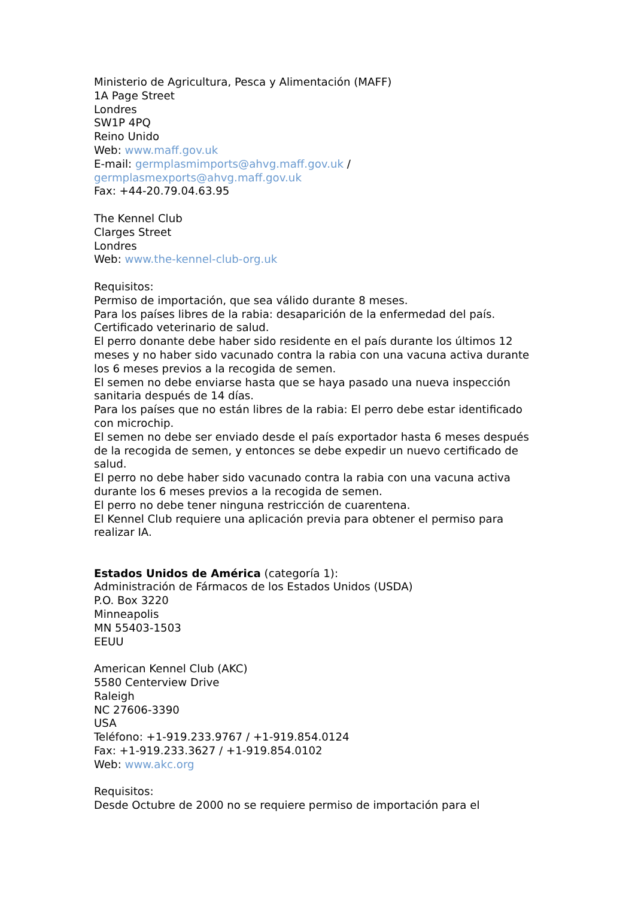Ministerio de Agricultura, Pesca y Alimentación (MAFF)
1A Page Street
Londres
SW1P 4PQ
Reino Unido
Web: www.maff.gov.uk
E-mail: germplasmimports@ahvg.maff.gov.uk /
germplasmexports@ahvg.maff.gov.uk
Fax: +44-20.79.04.63.95
The Kennel Club
Clarges Street
Londres
Web: www.the-kennel-club-org.uk
Requisitos:
Permiso de importación, que sea válido durante 8 meses.
Para los países libres de la rabia: desaparición de la enfermedad del país.
Certificado veterinario de salud.
El perro donante debe haber sido residente en el país durante los últimos 12 meses y no haber sido vacunado contra la rabia con una vacuna activa durante los 6 meses previos a la recogida de semen.
El semen no debe enviarse hasta que se haya pasado una nueva inspección sanitaria después de 14 días.
Para los países que no están libres de la rabia: El perro debe estar identificado con microchip.
El semen no debe ser enviado desde el país exportador hasta 6 meses después de la recogida de semen, y entonces se debe expedir un nuevo certificado de salud.
El perro no debe haber sido vacunado contra la rabia con una vacuna activa durante los 6 meses previos a la recogida de semen.
El perro no debe tener ninguna restricción de cuarentena.
El Kennel Club requiere una aplicación previa para obtener el permiso para realizar IA.
Estados Unidos de América (categoría 1):
Administración de Fármacos de los Estados Unidos (USDA)
P.O. Box 3220
Minneapolis
MN 55403-1503
EEUU
American Kennel Club (AKC)
5580 Centerview Drive
Raleigh
NC 27606-3390
USA
Teléfono: +1-919.233.9767 / +1-919.854.0124
Fax: +1-919.233.3627 / +1-919.854.0102
Web: www.akc.org
Requisitos:
Desde Octubre de 2000 no se requiere permiso de importación para el